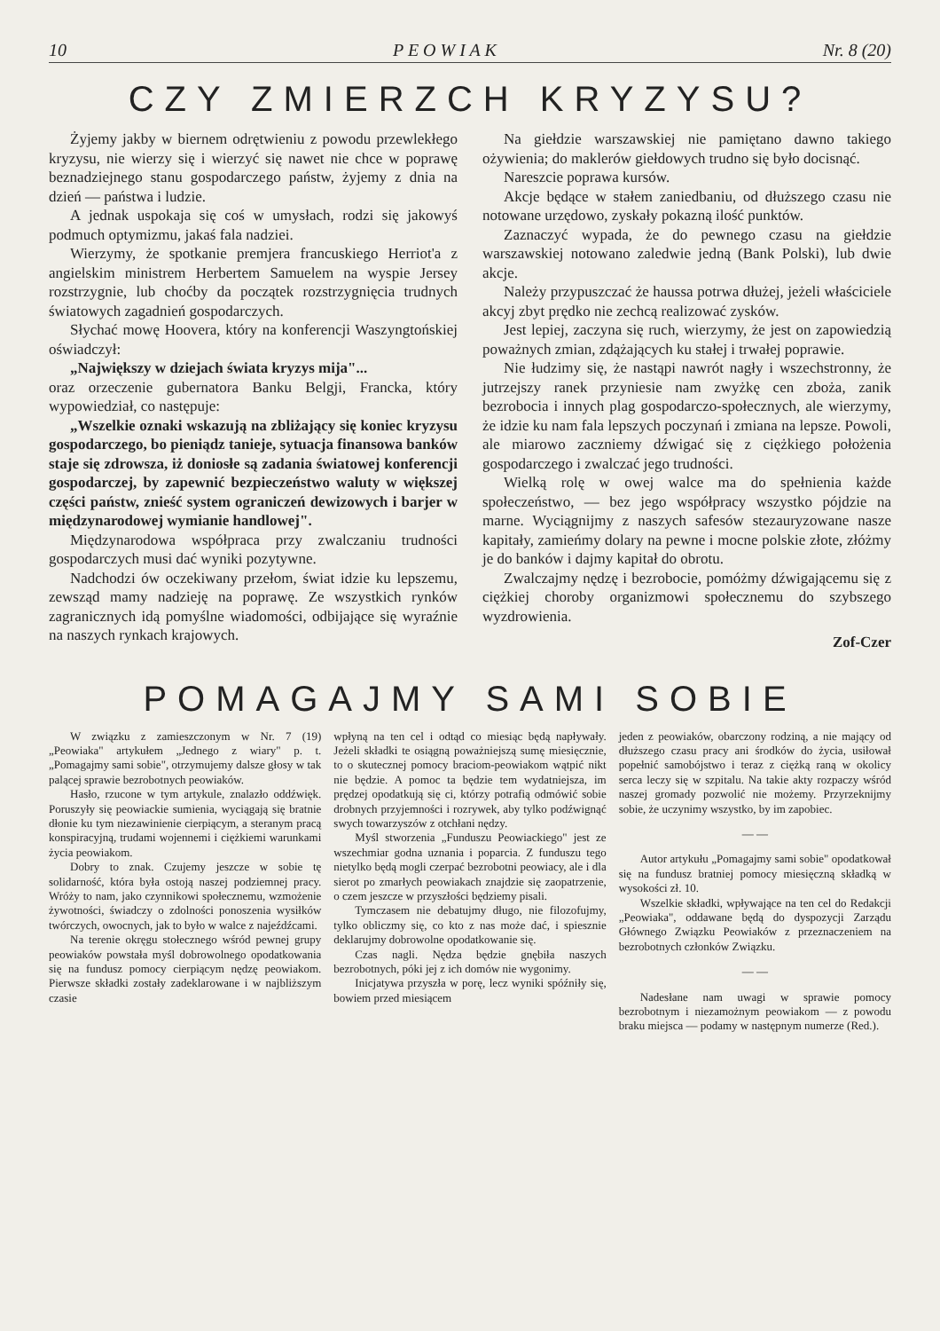10 P E O W I A K Nr. 8 (20)
CZY ZMIERZCH KRYZYSU?
Żyjemy jakby w biernem odrętwieniu z powodu przewlekłego kryzysu, nie wierzy się i wierzyć się nawet nie chce w poprawę beznadziejnego stanu gospodarczego państw, żyjemy z dnia na dzień — państwa i ludzie.
A jednak uspokaja się coś w umysłach, rodzi się jakowyś podmuch optymizmu, jakaś fala nadziei.
Wierzymy, że spotkanie premjera francuskiego Herriot'a z angielskim ministrem Herbertem Samuelem na wyspie Jersey rozstrzygnie, lub choćby da początek rozstrzygnięcia trudnych światowych zagadnień gospodarczych.
Słychać mowę Hoovera, który na konferencji Waszyngtońskiej oświadczył:
„Największy w dziejach świata kryzys mija"...
oraz orzeczenie gubernatora Banku Belgji, Francka, który wypowiedział, co następuje:
„Wszelkie oznaki wskazują na zbliżający się koniec kryzysu gospodarczego, bo pieniądz tanieje, sytuacja finansowa banków staje się zdrowsza, iż doniosłe są zadania światowej konferencji gospodarczej, by zapewnić bezpieczeństwo waluty w większej części państw, znieść system ograniczeń dewizowych i barjer w międzynarodowej wymianie handlowej".
Międzynarodowa współpraca przy zwalczaniu trudności gospodarczych musi dać wyniki pozytywne.
Nadchodzi ów oczekiwany przełom, świat idzie ku lepszemu, zewsząd mamy nadzieję na poprawę. Ze wszystkich rynków zagranicznych idą pomyślne wiadomości, odbijające się wyraźnie na naszych rynkach krajowych.
Na giełdzie warszawskiej nie pamiętano dawno takiego ożywienia; do maklerów giełdowych trudno się było docisnąć.
Nareszcie poprawa kursów.
Akcje będące w stałem zaniedbaniu, od dłuższego czasu nie notowane urzędowo, zyskały pokazną ilość punktów.
Zaznaczyć wypada, że do pewnego czasu na giełdzie warszawskiej notowano zaledwie jedną (Bank Polski), lub dwie akcje.
Należy przypuszczać że haussa potrwa dłużej, jeżeli właściciele akcyj zbyt prędko nie zechcą realizować zysków.
Jest lepiej, zaczyna się ruch, wierzymy, że jest on zapowiedzią poważnych zmian, zdążających ku stałej i trwałej poprawie.
Nie łudzimy się, że nastąpi nawrót nagły i wszechstronny, że jutrzejszy ranek przyniesie nam zwyżkę cen zboża, zanik bezrobocia i innych plag gospodarczo-społecznych, ale wierzymy, że idzie ku nam fala lepszych poczynań i zmiana na lepsze. Powoli, ale miarowo zaczniemy dźwigać się z ciężkiego położenia gospodarczego i zwalczać jego trudności.
Wielką rolę w owej walce ma do spełnienia każde społeczeństwo, — bez jego współpracy wszystko pójdzie na marne. Wyciągnijmy z naszych safesów stezauryzowane nasze kapitały, zamieńmy dolary na pewne i mocne polskie złote, złóżmy je do banków i dajmy kapitał do obrotu.
Zwalczajmy nędzę i bezrobocie, pomóżmy dźwigającemu się z ciężkiej choroby organizmowi społecznemu do szybszego wyzdrowienia.
Zof-Czer
POMAGAJMY SAMI SOBIE
W związku z zamieszczonym w Nr. 7 (19) „Peowiaka" artykułem „Jednego z wiary" p. t. „Pomagajmy sami sobie", otrzymujemy dalsze głosy w tak palącej sprawie bezrobotnych peowiaków.
Hasło, rzucone w tym artykule, znalazło oddźwięk. Poruszyły się peowiackie sumienia, wyciągają się bratnie dłonie ku tym niezawinienie cierpiącym, a steranym pracą konspiracyjną, trudami wojennemi i ciężkiemi warunkami życia peowiakom.
Dobry to znak. Czujemy jeszcze w sobie tę solidarność, która była ostoją naszej podziemnej pracy. Wróży to nam, jako czynnikowi społecznemu, wzmożenie żywotności, świadczy o zdolności ponoszenia wysiłków twórczych, owocnych, jak to było w walce z najeźdźcami.
Na terenie okręgu stołecznego wśród pewnej grupy peowiaków powstała myśl dobrowolnego opodatkowania się na fundusz pomocy cierpiącym nędzę peowiakom. Pierwsze składki zostały zadeklarowane i w najbliższym czasie
wpłyną na ten cel i odtąd co miesiąc będą napływały. Jeżeli składki te osiągną poważniejszą sumę miesięcznie, to o skutecznej pomocy braciom-peowiakom wątpić nikt nie będzie. A pomoc ta będzie tem wydatniejsza, im prędzej opodatkują się ci, którzy potrafią odmówić sobie drobnych przyjemności i rozrywek, aby tylko podźwignąć swych towarzyszów z otchłani nędzy.
Myśl stworzenia „Funduszu Peowiackiego" jest ze wszechmiar godna uznania i poparcia. Z funduszu tego nietylko będą mogli czerpać bezrobotni peowiacy, ale i dla sierot po zmarłych peowiakach znajdzie się zaopatrzenie, o czem jeszcze w przyszłości będziemy pisali.
Tymczasem nie debatujmy długo, nie filozofujmy, tylko obliczmy się, co kto z nas może dać, i spiesznie deklarujmy dobrowolne opodatkowanie się.
Czas nagli. Nędza będzie gnębiła naszych bezrobotnych, póki jej z ich domów nie wygonimy.
Inicjatywa przyszła w porę, lecz wyniki spóźniły się, bowiem przed miesiącem
jeden z peowiaków, obarczony rodziną, a nie mający od dłuższego czasu pracy ani środków do życia, usiłował popełnić samobójstwo i teraz z ciężką raną w okolicy serca leczy się w szpitalu. Na takie akty rozpaczy wśród naszej gromady pozwolić nie możemy. Przyrzeknijmy sobie, że uczynimy wszystko, by im zapobiec.
— —
Autor artykułu „Pomagajmy sami sobie" opodatkował się na fundusz bratniej pomocy miesięczną składką w wysokości zł. 10.
Wszelkie składki, wpływające na ten cel do Redakcji „Peowiaka", oddawane będą do dyspozycji Zarządu Głównego Związku Peowiaków z przeznaczeniem na bezrobotnych członków Związku.
— —
Nadesłane nam uwagi w sprawie pomocy bezrobotnym i niezamożnym peowiakom — z powodu braku miejsca — podamy w następnym numerze (Red.).